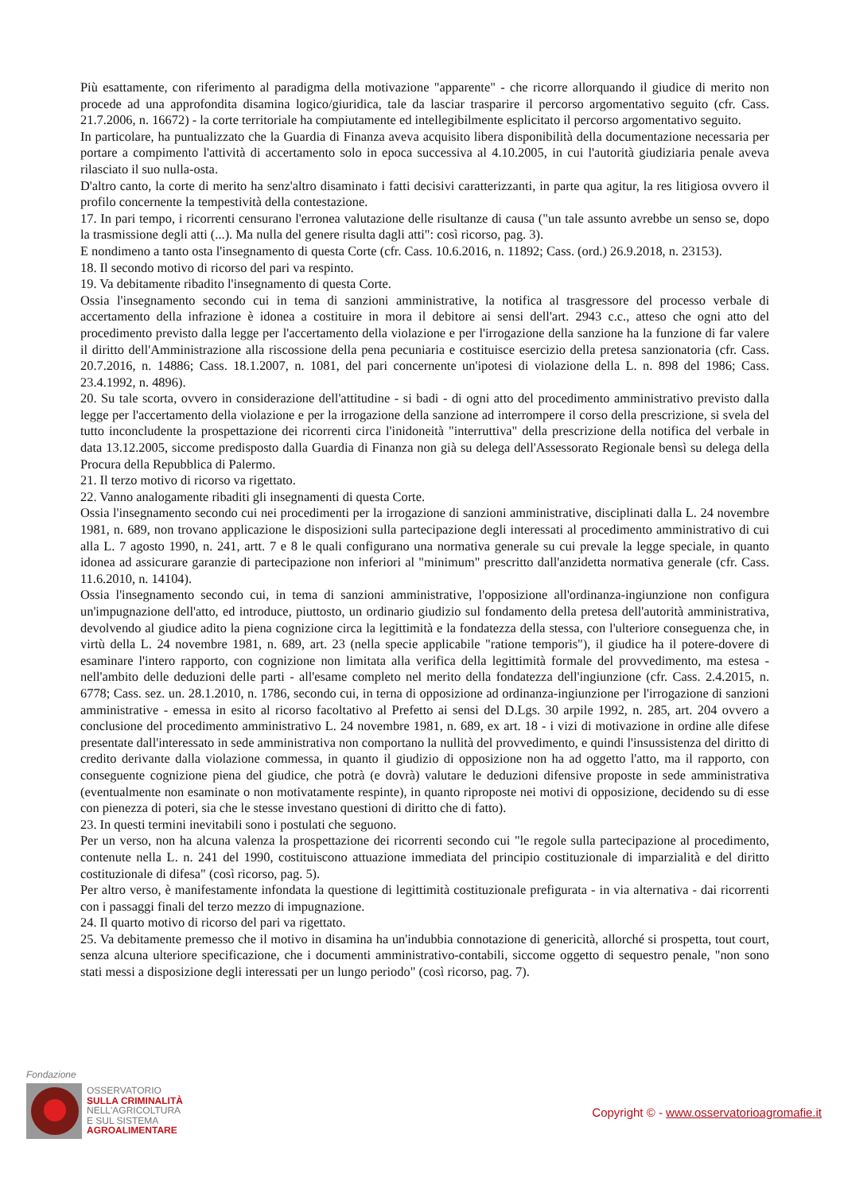Più esattamente, con riferimento al paradigma della motivazione "apparente" - che ricorre allorquando il giudice di merito non procede ad una approfondita disamina logico/giuridica, tale da lasciar trasparire il percorso argomentativo seguito (cfr. Cass. 21.7.2006, n. 16672) - la corte territoriale ha compiutamente ed intellegibilmente esplicitato il percorso argomentativo seguito.
In particolare, ha puntualizzato che la Guardia di Finanza aveva acquisito libera disponibilità della documentazione necessaria per portare a compimento l'attività di accertamento solo in epoca successiva al 4.10.2005, in cui l'autorità giudiziaria penale aveva rilasciato il suo nulla-osta.
D'altro canto, la corte di merito ha senz'altro disaminato i fatti decisivi caratterizzanti, in parte qua agitur, la res litigiosa ovvero il profilo concernente la tempestività della contestazione.
17. In pari tempo, i ricorrenti censurano l'erronea valutazione delle risultanze di causa ("un tale assunto avrebbe un senso se, dopo la trasmissione degli atti (...). Ma nulla del genere risulta dagli atti": così ricorso, pag. 3).
E nondimeno a tanto osta l'insegnamento di questa Corte (cfr. Cass. 10.6.2016, n. 11892; Cass. (ord.) 26.9.2018, n. 23153).
18. Il secondo motivo di ricorso del pari va respinto.
19. Va debitamente ribadito l'insegnamento di questa Corte.
Ossia l'insegnamento secondo cui in tema di sanzioni amministrative, la notifica al trasgressore del processo verbale di accertamento della infrazione è idonea a costituire in mora il debitore ai sensi dell'art. 2943 c.c., atteso che ogni atto del procedimento previsto dalla legge per l'accertamento della violazione e per l'irrogazione della sanzione ha la funzione di far valere il diritto dell'Amministrazione alla riscossione della pena pecuniaria e costituisce esercizio della pretesa sanzionatoria (cfr. Cass. 20.7.2016, n. 14886; Cass. 18.1.2007, n. 1081, del pari concernente un'ipotesi di violazione della L. n. 898 del 1986; Cass. 23.4.1992, n. 4896).
20. Su tale scorta, ovvero in considerazione dell'attitudine - si badi - di ogni atto del procedimento amministrativo previsto dalla legge per l'accertamento della violazione e per la irrogazione della sanzione ad interrompere il corso della prescrizione, si svela del tutto inconcludente la prospettazione dei ricorrenti circa l'inidoneità "interruttiva" della prescrizione della notifica del verbale in data 13.12.2005, siccome predisposto dalla Guardia di Finanza non già su delega dell'Assessorato Regionale bensì su delega della Procura della Repubblica di Palermo.
21. Il terzo motivo di ricorso va rigettato.
22. Vanno analogamente ribaditi gli insegnamenti di questa Corte.
Ossia l'insegnamento secondo cui nei procedimenti per la irrogazione di sanzioni amministrative, disciplinati dalla L. 24 novembre 1981, n. 689, non trovano applicazione le disposizioni sulla partecipazione degli interessati al procedimento amministrativo di cui alla L. 7 agosto 1990, n. 241, artt. 7 e 8 le quali configurano una normativa generale su cui prevale la legge speciale, in quanto idonea ad assicurare garanzie di partecipazione non inferiori al "minimum" prescritto dall'anzidetta normativa generale (cfr. Cass. 11.6.2010, n. 14104).
Ossia l'insegnamento secondo cui, in tema di sanzioni amministrative, l'opposizione all'ordinanza-ingiunzione non configura un'impugnazione dell'atto, ed introduce, piuttosto, un ordinario giudizio sul fondamento della pretesa dell'autorità amministrativa, devolvendo al giudice adito la piena cognizione circa la legittimità e la fondatezza della stessa, con l'ulteriore conseguenza che, in virtù della L. 24 novembre 1981, n. 689, art. 23 (nella specie applicabile "ratione temporis"), il giudice ha il potere-dovere di esaminare l'intero rapporto, con cognizione non limitata alla verifica della legittimità formale del provvedimento, ma estesa - nell'ambito delle deduzioni delle parti - all'esame completo nel merito della fondatezza dell'ingiunzione (cfr. Cass. 2.4.2015, n. 6778; Cass. sez. un. 28.1.2010, n. 1786, secondo cui, in terna di opposizione ad ordinanza-ingiunzione per l'irrogazione di sanzioni amministrative - emessa in esito al ricorso facoltativo al Prefetto ai sensi del D.Lgs. 30 arpile 1992, n. 285, art. 204 ovvero a conclusione del procedimento amministrativo L. 24 novembre 1981, n. 689, ex art. 18 - i vizi di motivazione in ordine alle difese presentate dall'interessato in sede amministrativa non comportano la nullità del provvedimento, e quindi l'insussistenza del diritto di credito derivante dalla violazione commessa, in quanto il giudizio di opposizione non ha ad oggetto l'atto, ma il rapporto, con conseguente cognizione piena del giudice, che potrà (e dovrà) valutare le deduzioni difensive proposte in sede amministrativa (eventualmente non esaminate o non motivatamente respinte), in quanto riproposte nei motivi di opposizione, decidendo su di esse con pienezza di poteri, sia che le stesse investano questioni di diritto che di fatto).
23. In questi termini inevitabili sono i postulati che seguono.
Per un verso, non ha alcuna valenza la prospettazione dei ricorrenti secondo cui "le regole sulla partecipazione al procedimento, contenute nella L. n. 241 del 1990, costituiscono attuazione immediata del principio costituzionale di imparzialità e del diritto costituzionale di difesa" (così ricorso, pag. 5).
Per altro verso, è manifestamente infondata la questione di legittimità costituzionale prefigurata - in via alternativa - dai ricorrenti con i passaggi finali del terzo mezzo di impugnazione.
24. Il quarto motivo di ricorso del pari va rigettato.
25. Va debitamente premesso che il motivo in disamina ha un'indubbia connotazione di genericità, allorché si prospetta, tout court, senza alcuna ulteriore specificazione, che i documenti amministrativo-contabili, siccome oggetto di sequestro penale, "non sono stati messi a disposizione degli interessati per un lungo periodo" (così ricorso, pag. 7).
Fondazione
OSSERVATORIO
SULLA CRIMINALITÀ
NELL'AGRICOLTURA
E SUL SISTEMA
AGROALIMENTARE
Copyright © - www.osservatorioagromafie.it